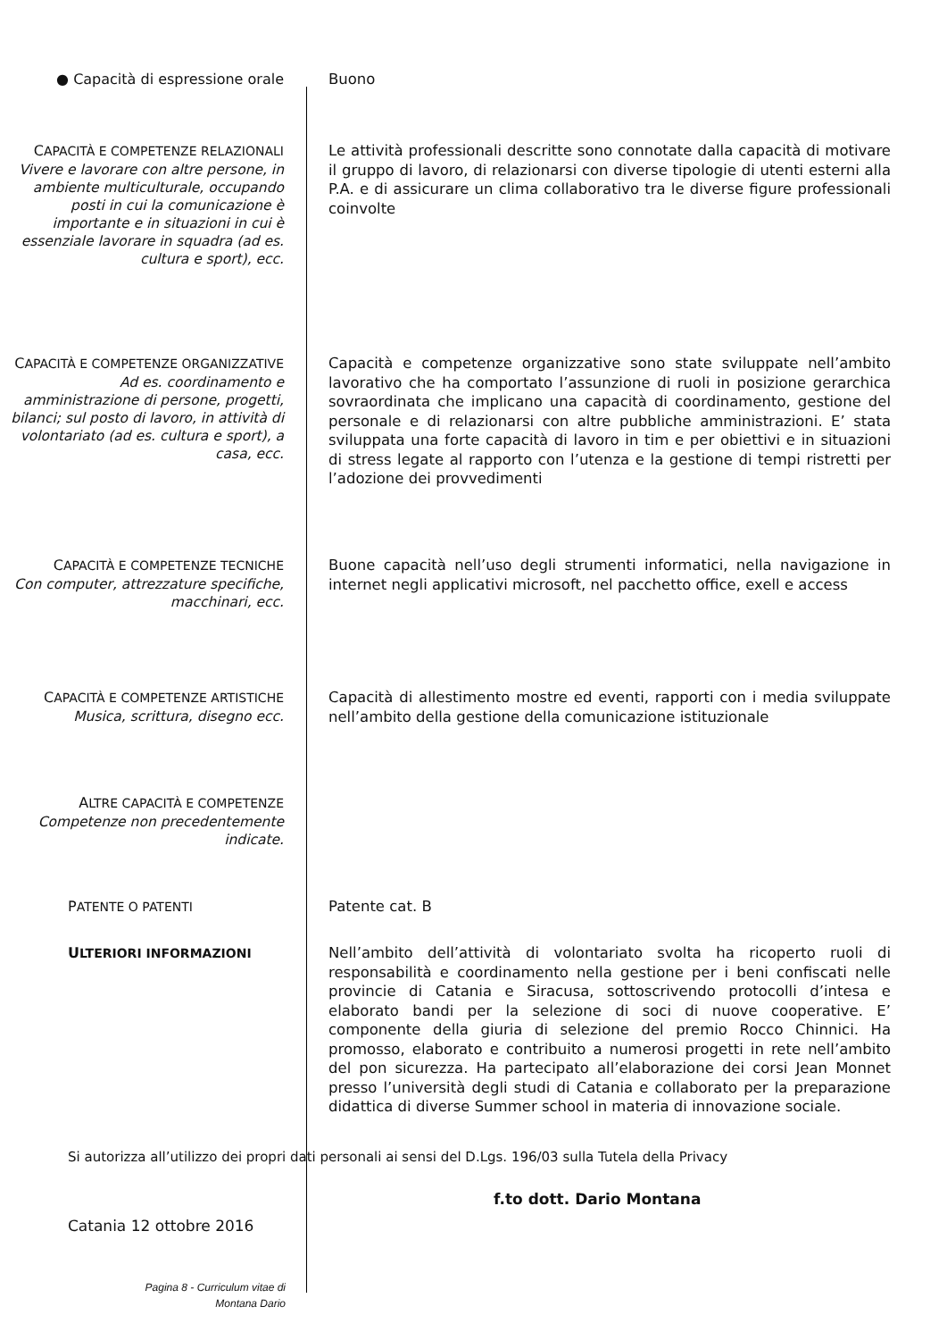● Capacità di espressione orale
Buono
CAPACITÀ E COMPETENZE RELAZIONALI
Vivere e lavorare con altre persone, in ambiente multiculturale, occupando posti in cui la comunicazione è importante e in situazioni in cui è essenziale lavorare in squadra (ad es. cultura e sport), ecc.
Le attività professionali descritte sono connotate dalla capacità di motivare il gruppo di lavoro, di relazionarsi con diverse tipologie di utenti esterni alla P.A. e di assicurare un clima collaborativo tra le diverse figure professionali coinvolte
CAPACITÀ E COMPETENZE ORGANIZZATIVE
Ad es. coordinamento e amministrazione di persone, progetti, bilanci; sul posto di lavoro, in attività di volontariato (ad es. cultura e sport), a casa, ecc.
Capacità e competenze organizzative sono state sviluppate nell’ambito lavorativo che ha comportato l’assunzione di ruoli in posizione gerarchica sovraordinata che implicano una capacità di coordinamento, gestione del personale e di relazionarsi con altre pubbliche amministrazioni. E’ stata sviluppata una forte capacità di lavoro in tim e per obiettivi e in situazioni di stress legate al rapporto con l’utenza e la gestione di tempi ristretti per l’adozione dei provvedimenti
CAPACITÀ E COMPETENZE TECNICHE
Con computer, attrezzature specifiche, macchinari, ecc.
Buone capacità nell’uso degli strumenti informatici, nella navigazione in internet negli applicativi microsoft, nel pacchetto office, exell e access
CAPACITÀ E COMPETENZE ARTISTICHE
Musica, scrittura, disegno ecc.
Capacità di allestimento mostre ed eventi, rapporti con i media sviluppate nell’ambito della gestione della comunicazione istituzionale
ALTRE CAPACITÀ E COMPETENZE
Competenze non precedentemente indicate.
PATENTE O PATENTI
Patente cat. B
ULTERIORI INFORMAZIONI
Nell’ambito dell’attività di volontariato svolta ha ricoperto ruoli di responsabilità e coordinamento nella gestione per i beni confiscati nelle provincie di Catania e Siracusa, sottoscrivendo protocolli d’intesa e elaborato bandi per la selezione di soci di nuove cooperative. E’ componente della giuria di selezione del premio Rocco Chinnici. Ha promosso, elaborato e contribuito a numerosi progetti in rete nell’ambito del pon sicurezza. Ha partecipato all’elaborazione dei corsi Jean Monnet presso l’università degli studi di Catania e collaborato per la preparazione didattica di diverse Summer school in materia di innovazione sociale.
Si autorizza all’utilizzo dei propri dati personali ai sensi del D.Lgs. 196/03 sulla Tutela della Privacy
f.to dott. Dario Montana
Catania 12 ottobre 2016
Pagina 8 - Curriculum vitae di
Montana Dario